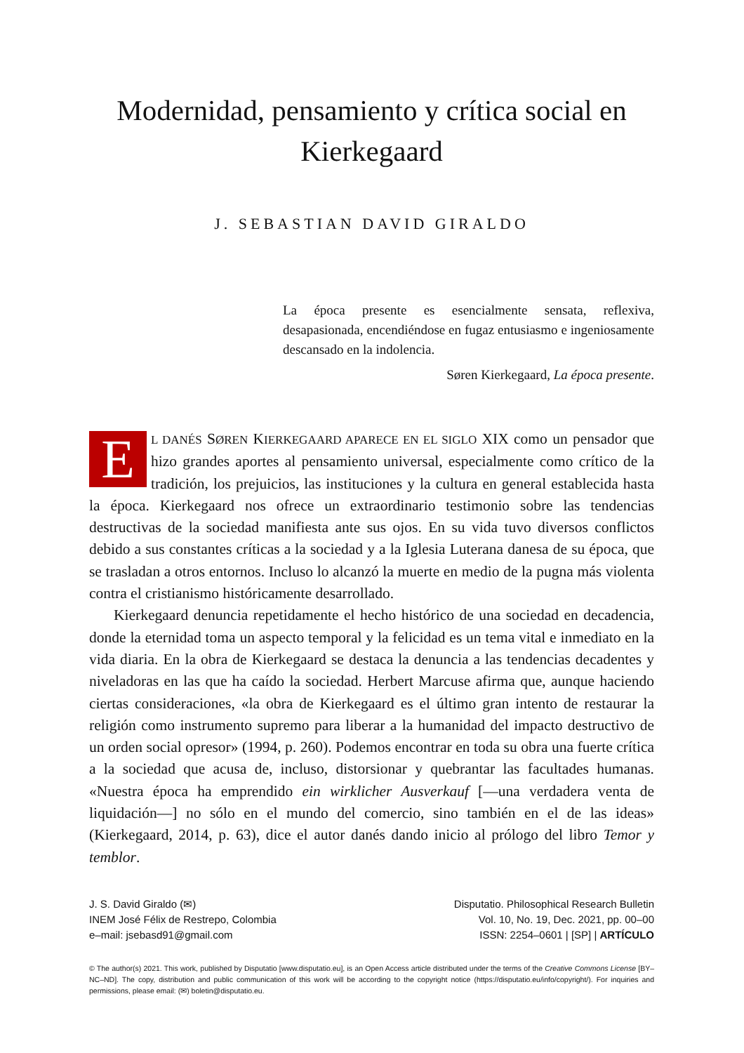Modernidad, pensamiento y crítica social en Kierkegaard
J. SEBASTIAN DAVID GIRALDO
La época presente es esencialmente sensata, reflexiva, desapasionada, encendiéndose en fugaz entusiasmo e ingeniosamente descansado en la indolencia.
Søren Kierkegaard, La época presente.
EL DANÉS SØREN KIERKEGAARD APARECE EN EL SIGLO XIX como un pensador que hizo grandes aportes al pensamiento universal, especialmente como crítico de la tradición, los prejuicios, las instituciones y la cultura en general establecida hasta la época. Kierkegaard nos ofrece un extraordinario testimonio sobre las tendencias destructivas de la sociedad manifiesta ante sus ojos. En su vida tuvo diversos conflictos debido a sus constantes críticas a la sociedad y a la Iglesia Luterana danesa de su época, que se trasladan a otros entornos. Incluso lo alcanzó la muerte en medio de la pugna más violenta contra el cristianismo históricamente desarrollado.
Kierkegaard denuncia repetidamente el hecho histórico de una sociedad en decadencia, donde la eternidad toma un aspecto temporal y la felicidad es un tema vital e inmediato en la vida diaria. En la obra de Kierkegaard se destaca la denuncia a las tendencias decadentes y niveladoras en las que ha caído la sociedad. Herbert Marcuse afirma que, aunque haciendo ciertas consideraciones, «la obra de Kierkegaard es el último gran intento de restaurar la religión como instrumento supremo para liberar a la humanidad del impacto destructivo de un orden social opresor» (1994, p. 260). Podemos encontrar en toda su obra una fuerte crítica a la sociedad que acusa de, incluso, distorsionar y quebrantar las facultades humanas. «Nuestra época ha emprendido ein wirklicher Ausverkauf [—una verdadera venta de liquidación—] no sólo en el mundo del comercio, sino también en el de las ideas» (Kierkegaard, 2014, p. 63), dice el autor danés dando inicio al prólogo del libro Temor y temblor.
J. S. David Giraldo (✉)
INEM José Félix de Restrepo, Colombia
e–mail: jsebasd91@gmail.com
Disputatio. Philosophical Research Bulletin
Vol. 10, No. 19, Dec. 2021, pp. 00–00
ISSN: 2254–0601 | [SP] | ARTÍCULO
© The author(s) 2021. This work, published by Disputatio [www.disputatio.eu], is an Open Access article distributed under the terms of the Creative Commons License [BY–NC–ND]. The copy, distribution and public communication of this work will be according to the copyright notice (https://disputatio.eu/info/copyright/). For inquiries and permissions, please email: (✉) boletin@disputatio.eu.